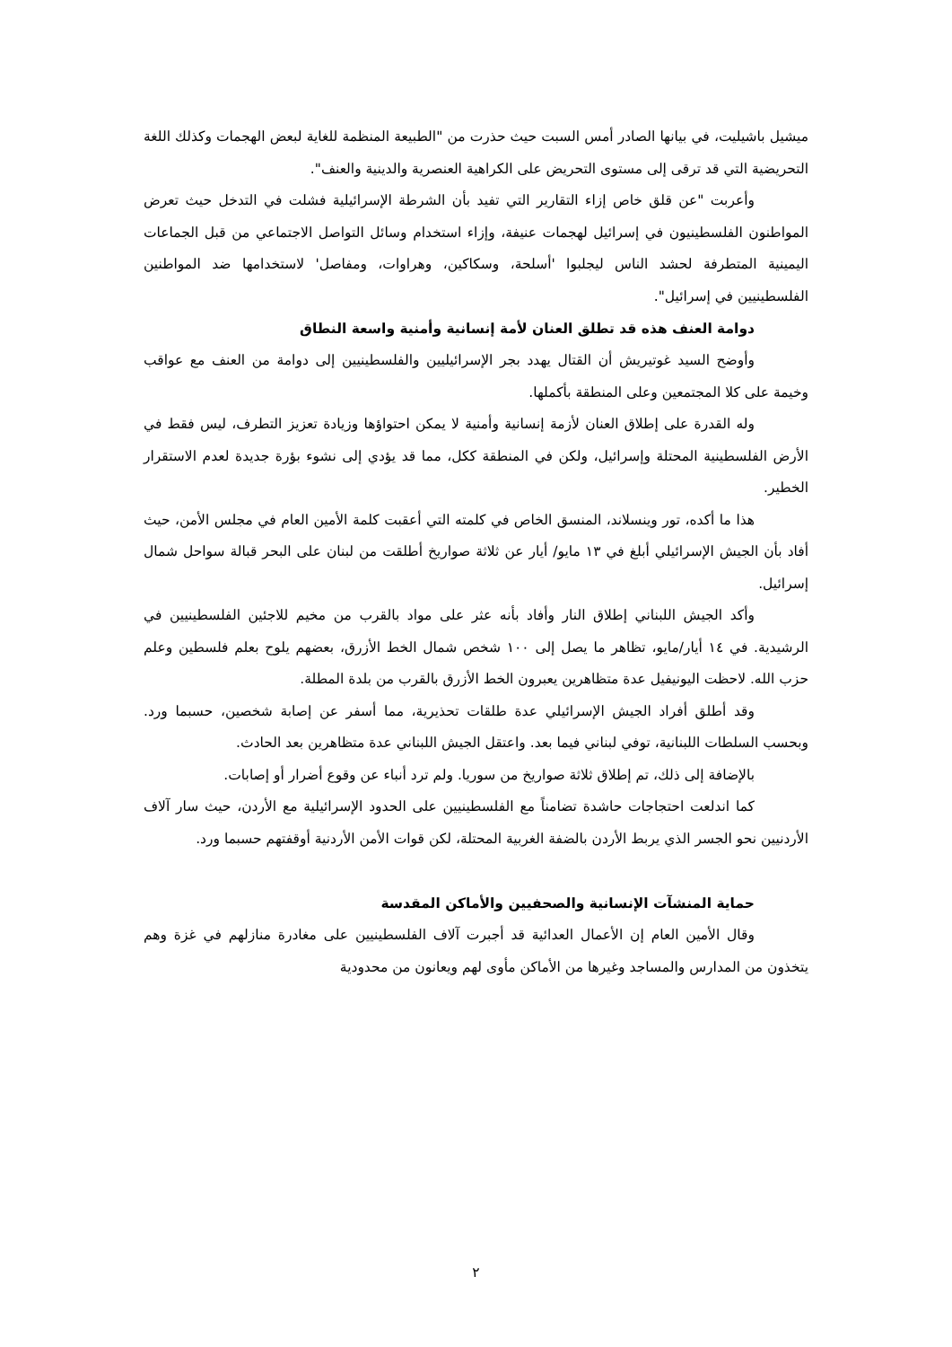ميشيل باشيليت، في بيانها الصادر أمس السبت حيث حذرت من "الطبيعة المنظمة للغاية لبعض الهجمات وكذلك اللغة التحريضية التي قد ترقى إلى مستوى التحريض على الكراهية العنصرية والدينية والعنف".
وأعربت "عن قلق خاص إزاء التقارير التي تفيد بأن الشرطة الإسرائيلية فشلت في التدخل حيث تعرض المواطنون الفلسطينيون في إسرائيل لهجمات عنيفة، وإزاء استخدام وسائل التواصل الاجتماعي من قبل الجماعات اليمينية المتطرفة لحشد الناس ليجلبوا 'أسلحة، وسكاكين، وهراوات، ومفاصل' لاستخدامها ضد المواطنين الفلسطينيين في إسرائيل".
دوامة العنف هذه قد تطلق العنان لأمة إنسانية وأمنية واسعة النطاق
وأوضح السيد غوتيريش أن القتال يهدد بجر الإسرائيليين والفلسطينيين إلى دوامة من العنف مع عواقب وخيمة على كلا المجتمعين وعلى المنطقة بأكملها.
وله القدرة على إطلاق العنان لأزمة إنسانية وأمنية لا يمكن احتواؤها وزيادة تعزيز التطرف، ليس فقط في الأرض الفلسطينية المحتلة وإسرائيل، ولكن في المنطقة ككل، مما قد يؤدي إلى نشوء بؤرة جديدة لعدم الاستقرار الخطير.
هذا ما أكده، تور وينسلاند، المنسق الخاص في كلمته التي أعقبت كلمة الأمين العام في مجلس الأمن، حيث أفاد بأن الجيش الإسرائيلي أبلغ في ١٣ مايو/ أيار عن ثلاثة صواريخ أطلقت من لبنان على البحر قبالة سواحل شمال إسرائيل.
وأكد الجيش اللبناني إطلاق النار وأفاد بأنه عثر على مواد بالقرب من مخيم للاجئين الفلسطينيين في الرشيدية. في ١٤ أيار/مايو، تظاهر ما يصل إلى ١٠٠ شخص شمال الخط الأزرق، بعضهم يلوح بعلم فلسطين وعلم حزب الله. لاحظت اليونيفيل عدة متظاهرين يعبرون الخط الأزرق بالقرب من بلدة المطلة.
وقد أطلق أفراد الجيش الإسرائيلي عدة طلقات تحذيرية، مما أسفر عن إصابة شخصين، حسبما ورد. وبحسب السلطات اللبنانية، توفي لبناني فيما بعد. واعتقل الجيش اللبناني عدة متظاهرين بعد الحادث.
بالإضافة إلى ذلك، تم إطلاق ثلاثة صواريخ من سوريا. ولم ترد أنباء عن وقوع أضرار أو إصابات.
كما اندلعت احتجاجات حاشدة تضامناً مع الفلسطينيين على الحدود الإسرائيلية مع الأردن، حيث سار آلاف الأردنيين نحو الجسر الذي يربط الأردن بالضفة الغربية المحتلة، لكن قوات الأمن الأردنية أوقفتهم حسبما ورد.
حماية المنشآت الإنسانية والصحفيين والأماكن المقدسة
وقال الأمين العام إن الأعمال العدائية قد أجبرت آلاف الفلسطينيين على مغادرة منازلهم في غزة وهم يتخذون من المدارس والمساجد وغيرها من الأماكن مأوى لهم ويعانون من محدودية
٢